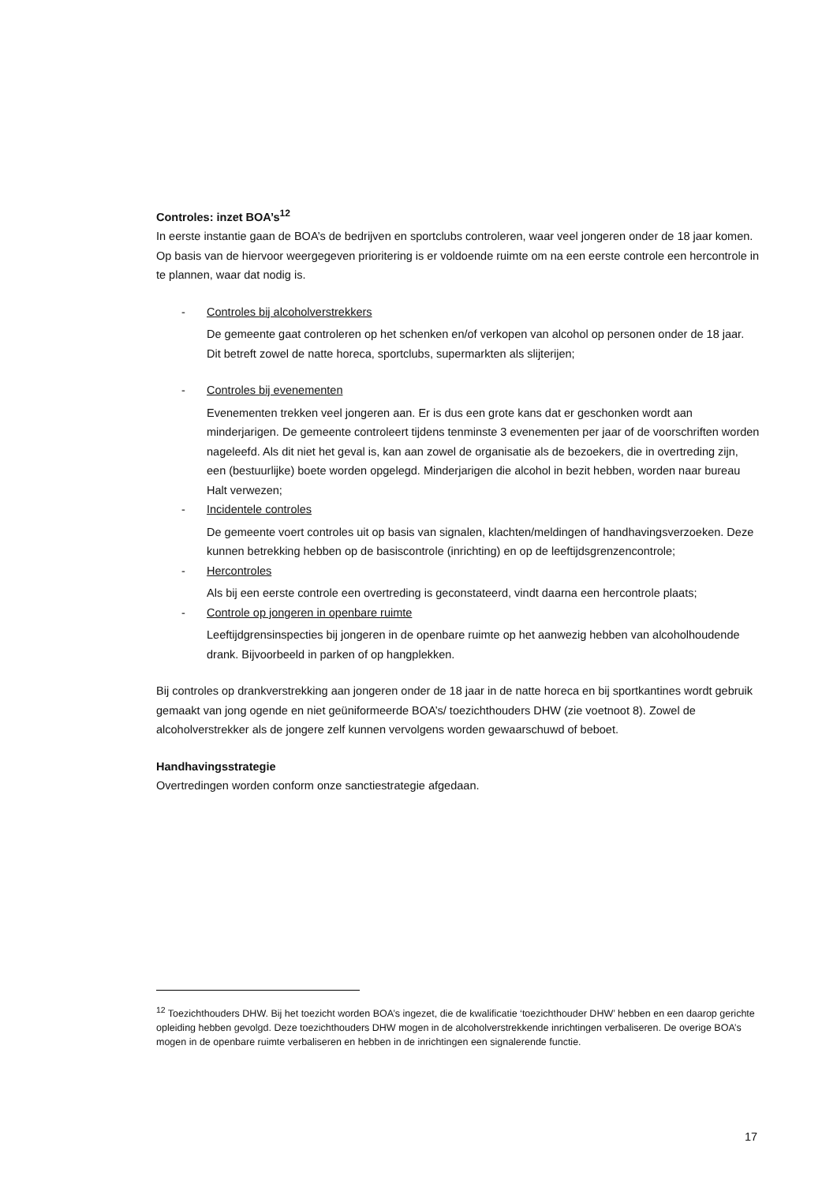Controles: inzet BOA’s<sup>12</sup>
In eerste instantie gaan de BOA’s de bedrijven en sportclubs controleren, waar veel jongeren onder de 18 jaar komen. Op basis van de hiervoor weergegeven prioritering is er voldoende ruimte om na een eerste controle een hercontrole in te plannen, waar dat nodig is.
- Controles bij alcoholverstrekkers
De gemeente gaat controleren op het schenken en/of verkopen van alcohol op personen onder de 18 jaar. Dit betreft zowel de natte horeca, sportclubs, supermarkten als slijterijen;
- Controles bij evenementen
Evenementen trekken veel jongeren aan. Er is dus een grote kans dat er geschonken wordt aan minderjarigen. De gemeente controleert tijdens tenminste 3 evenementen per jaar of de voorschriften worden nageleefd. Als dit niet het geval is, kan aan zowel de organisatie als de bezoekers, die in overtreding zijn, een (bestuurlijke) boete worden opgelegd. Minderjarigen die alcohol in bezit hebben, worden naar bureau Halt verwezen;
- Incidentele controles
De gemeente voert controles uit op basis van signalen, klachten/meldingen of handhavingsverzoeken. Deze kunnen betrekking hebben op de basiscontrole (inrichting) en op de leeftijdsgrenzencontrole;
- Hercontroles
Als bij een eerste controle een overtreding is geconstateerd, vindt daarna een hercontrole plaats;
- Controle op jongeren in openbare ruimte
Leeftijdgrensinspecties bij jongeren in de openbare ruimte op het aanwezig hebben van alcoholhoudende drank. Bijvoorbeeld in parken of op hangplekken.
Bij controles op drankverstrekking aan jongeren onder de 18 jaar in de natte horeca en bij sportkantines wordt gebruik gemaakt van jong ogende en niet geüniformeerde BOA’s/ toezichthouders DHW (zie voetnoot 8). Zowel de alcoholverstrekker als de jongere zelf kunnen vervolgens worden gewaarschuwd of beboet.
Handhavingsstrategie
Overtredingen worden conform onze sanctiestrategie afgedaan.
<sup>12</sup> Toezichthouders DHW. Bij het toezicht worden BOA’s ingezet, die de kwalificatie ‘toezichthouder DHW’ hebben en een daarop gerichte opleiding hebben gevolgd. Deze toezichthouders DHW mogen in de alcoholverstrekkende inrichtingen verbaliseren. De overige BOA’s mogen in de openbare ruimte verbaliseren en hebben in de inrichtingen een signalerende functie.
17